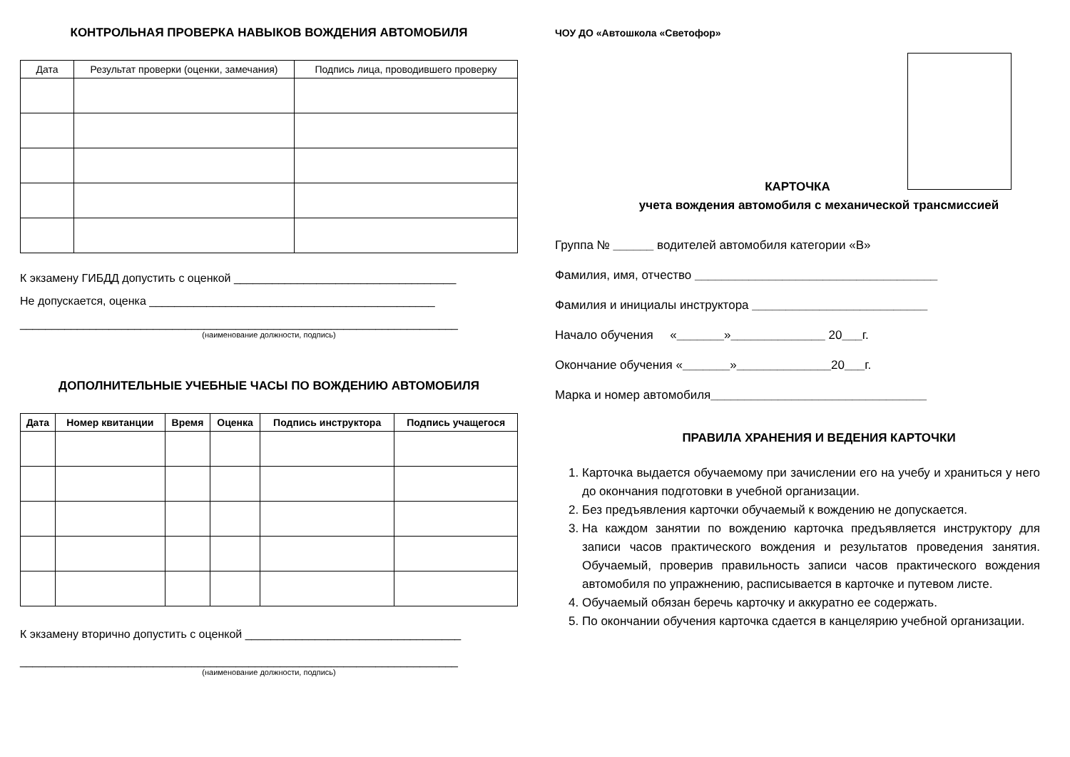КОНТРОЛЬНАЯ ПРОВЕРКА НАВЫКОВ ВОЖДЕНИЯ АВТОМОБИЛЯ
| Дата | Результат проверки (оценки, замечания) | Подпись лица, проводившего проверку |
| --- | --- | --- |
К экзамену ГИБДД допустить с оценкой ___________________________________
Не допускается, оценка _____________________________________________
_____________________________________________________________________
(наименование должности, подпись)
ДОПОЛНИТЕЛЬНЫЕ УЧЕБНЫЕ ЧАСЫ ПО ВОЖДЕНИЮ АВТОМОБИЛЯ
| Дата | Номер квитанции | Время | Оценка | Подпись инструктора | Подпись учащегося |
| --- | --- | --- | --- | --- | --- |
К экзамену вторично допустить с оценкой __________________________________
_____________________________________________________________________
(наименование должности, подпись)
ЧОУ ДО «Автошкола «Светофор»
КАРТОЧКА
учета вождения автомобиля с механической трансмиссией
Группа № ______ водителей автомобиля категории «В»
Фамилия, имя, отчество ____________________________________
Фамилия и инициалы инструктора __________________________
Начало обучения «_______»______________ 20___г.
Окончание обучения «_______»______________20___г.
Марка и номер автомобиля________________________________
ПРАВИЛА ХРАНЕНИЯ И ВЕДЕНИЯ КАРТОЧКИ
1. Карточка выдается обучаемому при зачислении его на учебу и храниться у него до окончания подготовки в учебной организации.
2. Без предъявления карточки обучаемый к вождению не допускается.
3. На каждом занятии по вождению карточка предъявляется инструктору для записи часов практического вождения и результатов проведения занятия. Обучаемый, проверив правильность записи часов практического вождения автомобиля по упражнению, расписывается в карточке и путевом листе.
4. Обучаемый обязан беречь карточку и аккуратно ее содержать.
5. По окончании обучения карточка сдается в канцелярию учебной организации.